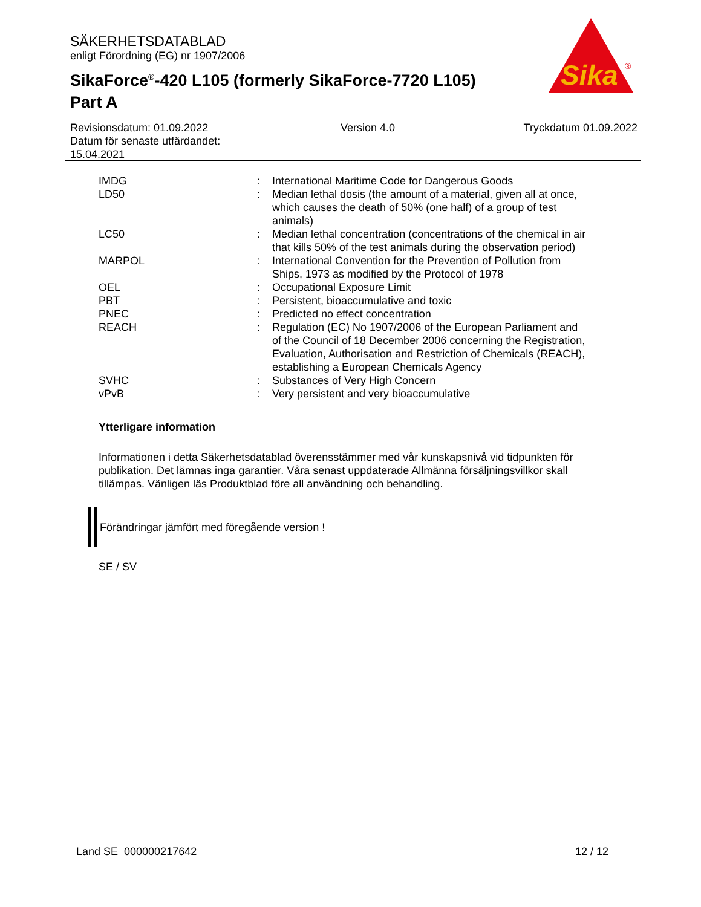SÄKERHETSDATABLAD
enligt Förordning (EG) nr 1907/2006
SikaForce<sup>®</sup>-420 L105 (formerly SikaForce-7720 L105)
Part A
Sika
®
Revisionsdatum: 01.09.2022
Datum för senaste utfärdandet:
15.04.2021
Version 4.0 Tryckdatum 01.09.2022
| IMDG | : | International Maritime Code for Dangerous Goods |
| LD50 | : | Median lethal dosis (the amount of a material, given all at once, which causes the death of 50% (one half) of a group of test animals) |
| LC50 | : | Median lethal concentration (concentrations of the chemical in air that kills 50% of the test animals during the observation period) |
| MARPOL | : | International Convention for the Prevention of Pollution from Ships, 1973 as modified by the Protocol of 1978 |
| OEL | : | Occupational Exposure Limit |
| PBT | : | Persistent, bioaccumulative and toxic |
| PNEC | : | Predicted no effect concentration |
| REACH | : | Regulation (EC) No 1907/2006 of the European Parliament and of the Council of 18 December 2006 concerning the Registration, Evaluation, Authorisation and Restriction of Chemicals (REACH), establishing a European Chemicals Agency |
| SVHC | : | Substances of Very High Concern |
| vPvB | : | Very persistent and very bioaccumulative |
Ytterligare information
Informationen i detta Säkerhetsdatablad överensstämmer med vår kunskapsnivå vid tidpunkten för publikation. Det lämnas inga garantier. Våra senast uppdaterade Allmänna försäljningsvillkor skall tillämpas. Vänligen läs Produktblad före all användning och behandling.
Förändringar jämfört med föregående version !
SE / SV
Land SE 000000217642 12 / 12